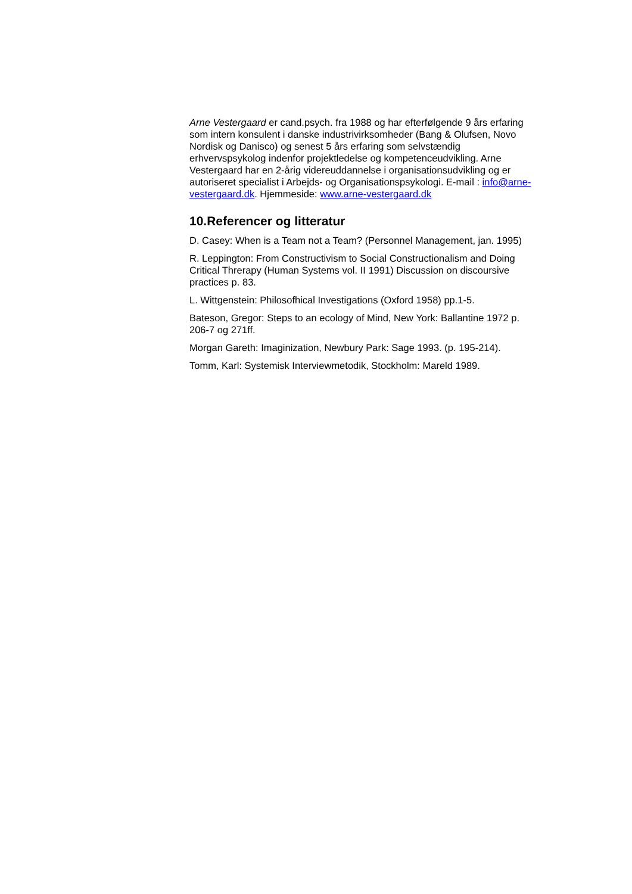Arne Vestergaard er cand.psych. fra 1988 og har efterfølgende 9 års erfaring som intern konsulent i danske industrivirksomheder (Bang & Olufsen, Novo Nordisk og Danisco) og senest 5 års erfaring som selvstændig erhvervspsykolog indenfor projektledelse og kompetenceudvikling. Arne Vestergaard har en 2-årig videreuddannelse i organisationsudvikling og er autoriseret specialist i Arbejds- og Organisationspsykologi. E-mail : info@arne-vestergaard.dk. Hjemmeside: www.arne-vestergaard.dk
10.Referencer og litteratur
D. Casey: When is a Team not a Team? (Personnel Management, jan. 1995)
R. Leppington: From Constructivism to Social Constructionalism and Doing Critical Threrapy (Human Systems vol. II 1991) Discussion on discoursive practices p. 83.
L. Wittgenstein: Philosofhical Investigations (Oxford 1958) pp.1-5.
Bateson, Gregor: Steps to an ecology of Mind, New York: Ballantine 1972 p. 206-7 og 271ff.
Morgan Gareth: Imaginization, Newbury Park: Sage 1993. (p. 195-214).
Tomm, Karl: Systemisk Interviewmetodik, Stockholm: Mareld 1989.